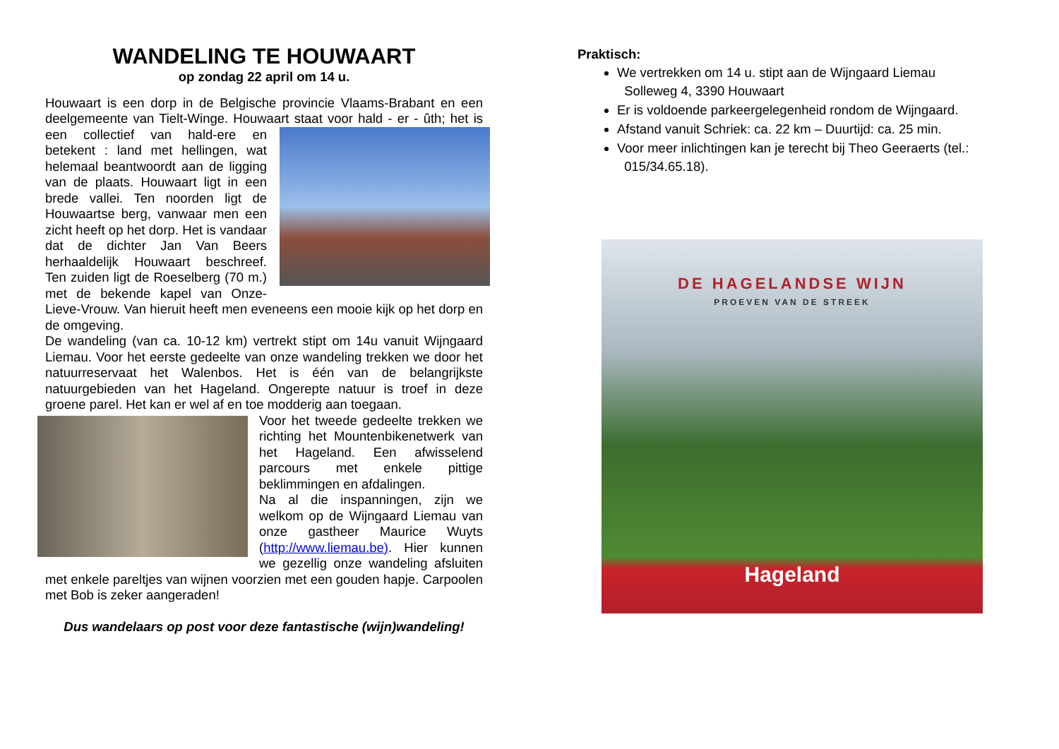WANDELING TE HOUWAART
op zondag 22 april om 14 u.
Houwaart is een dorp in de Belgische provincie Vlaams-Brabant en een deelgemeente van Tielt-Winge. Houwaart staat voor hald - er - ûth; het is een collectief van hald-ere en betekent : land met hellingen, wat helemaal beantwoordt aan de ligging van de plaats. Houwaart ligt in een brede vallei. Ten noorden ligt de Houwaartse berg, vanwaar men een zicht heeft op het dorp. Het is vandaar dat de dichter Jan Van Beers herhaaldelijk Houwaart beschreef. Ten zuiden ligt de Roeselberg (70 m.) met de bekende kapel van Onze-Lieve-Vrouw. Van hieruit heeft men eveneens een mooie kijk op het dorp en de omgeving.
De wandeling (van ca. 10-12 km) vertrekt stipt om 14u vanuit Wijngaard Liemau. Voor het eerste gedeelte van onze wandeling trekken we door het natuurreservaat het Walenbos. Het is één van de belangrijkste natuurgebieden van het Hageland. Ongerepte natuur is troef in deze groene parel. Het kan er wel af en toe modderig aan toegaan.
Voor het tweede gedeelte trekken we richting het Mountenbikenetwerk van het Hageland. Een afwisselend parcours met enkele pittige beklimmingen en afdalingen.
Na al die inspanningen, zijn we welkom op de Wijngaard Liemau van onze gastheer Maurice Wuyts (http://www.liemau.be). Hier kunnen we gezellig onze wandeling afsluiten met enkele pareltjes van wijnen voorzien met een gouden hapje. Carpoolen met Bob is zeker aangeraden!
Dus wandelaars op post voor deze fantastische (wijn)wandeling!
Praktisch:
We vertrekken om 14 u. stipt aan de Wijngaard Liemau
Solleweg 4, 3390 Houwaart
Er is voldoende parkeergelegenheid rondom de Wijngaard.
Afstand vanuit Schriek: ca. 22 km – Duurtijd: ca. 25 min.
Voor meer inlichtingen kan je terecht bij Theo Geeraerts (tel.:
015/34.65.18).
DE HAGELANDSE WIJN
PROEVEN VAN DE STREEK
Hageland